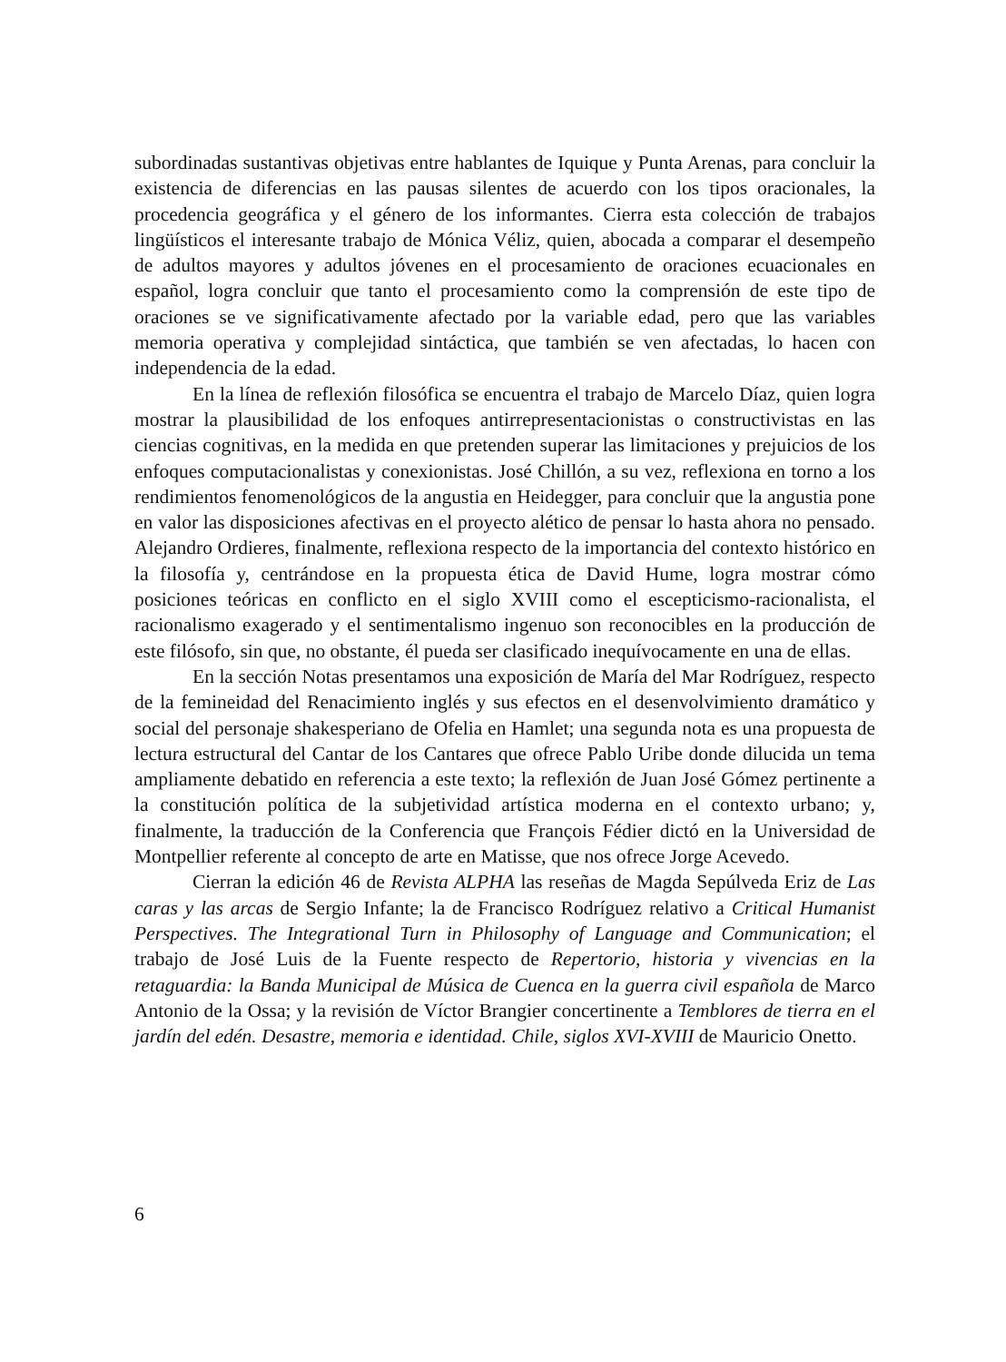subordinadas sustantivas objetivas entre hablantes de Iquique y Punta Arenas, para concluir la existencia de diferencias en las pausas silentes de acuerdo con los tipos oracionales, la procedencia geográfica y el género de los informantes. Cierra esta colección de trabajos lingüísticos el interesante trabajo de Mónica Véliz, quien, abocada a comparar el desempeño de adultos mayores y adultos jóvenes en el procesamiento de oraciones ecuacionales en español, logra concluir que tanto el procesamiento como la comprensión de este tipo de oraciones se ve significativamente afectado por la variable edad, pero que las variables memoria operativa y complejidad sintáctica, que también se ven afectadas, lo hacen con independencia de la edad.
En la línea de reflexión filosófica se encuentra el trabajo de Marcelo Díaz, quien logra mostrar la plausibilidad de los enfoques antirrepresentacionistas o constructivistas en las ciencias cognitivas, en la medida en que pretenden superar las limitaciones y prejuicios de los enfoques computacionalistas y conexionistas. José Chillón, a su vez, reflexiona en torno a los rendimientos fenomenológicos de la angustia en Heidegger, para concluir que la angustia pone en valor las disposiciones afectivas en el proyecto alético de pensar lo hasta ahora no pensado. Alejandro Ordieres, finalmente, reflexiona respecto de la importancia del contexto histórico en la filosofía y, centrándose en la propuesta ética de David Hume, logra mostrar cómo posiciones teóricas en conflicto en el siglo XVIII como el escepticismo-racionalista, el racionalismo exagerado y el sentimentalismo ingenuo son reconocibles en la producción de este filósofo, sin que, no obstante, él pueda ser clasificado inequívocamente en una de ellas.
En la sección Notas presentamos una exposición de María del Mar Rodríguez, respecto de la femineidad del Renacimiento inglés y sus efectos en el desenvolvimiento dramático y social del personaje shakesperiano de Ofelia en Hamlet; una segunda nota es una propuesta de lectura estructural del Cantar de los Cantares que ofrece Pablo Uribe donde dilucida un tema ampliamente debatido en referencia a este texto; la reflexión de Juan José Gómez pertinente a la constitución política de la subjetividad artística moderna en el contexto urbano; y, finalmente, la traducción de la Conferencia que François Fédier dictó en la Universidad de Montpellier referente al concepto de arte en Matisse, que nos ofrece Jorge Acevedo.
Cierran la edición 46 de Revista ALPHA las reseñas de Magda Sepúlveda Eriz de Las caras y las arcas de Sergio Infante; la de Francisco Rodríguez relativo a Critical Humanist Perspectives. The Integrational Turn in Philosophy of Language and Communication; el trabajo de José Luis de la Fuente respecto de Repertorio, historia y vivencias en la retaguardia: la Banda Municipal de Música de Cuenca en la guerra civil española de Marco Antonio de la Ossa; y la revisión de Víctor Brangier concertinente a Temblores de tierra en el jardín del edén. Desastre, memoria e identidad. Chile, siglos XVI-XVIII de Mauricio Onetto.
6